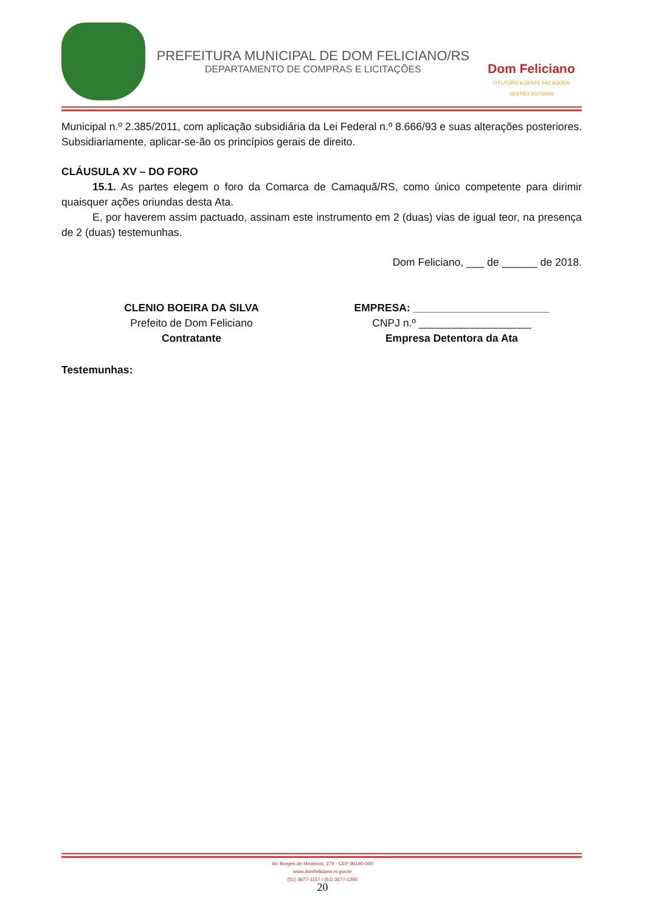PREFEITURA MUNICIPAL DE DOM FELICIANO/RS
DEPARTAMENTO DE COMPRAS E LICITAÇÕES
Dom Feliciano
O FUTURO A GENTE FAZ AGORA
GESTÃO 2017/2020
Municipal n.º 2.385/2011, com aplicação subsidiária da Lei Federal n.º 8.666/93 e suas alterações posteriores. Subsidiariamente, aplicar-se-ão os princípios gerais de direito.
CLÁUSULA XV – DO FORO
15.1. As partes elegem o foro da Comarca de Camaquã/RS, como único competente para dirimir quaisquer ações oriundas desta Ata.
E, por haverem assim pactuado, assinam este instrumento em 2 (duas) vias de igual teor, na presença de 2 (duas) testemunhas.
Dom Feliciano, ___ de ______ de 2018.
CLENIO BOEIRA DA SILVA
Prefeito de Dom Feliciano
Contratante
EMPRESA: _______________________
CNPJ n.º ___________________
Empresa Detentora da Ata
Testemunhas:
Av. Borges de Medeiros, 279 - CEP 96190-000
www.domfeliciano.rs.gov.br
(51) 3677-1157 / (51) 3677-1295
20